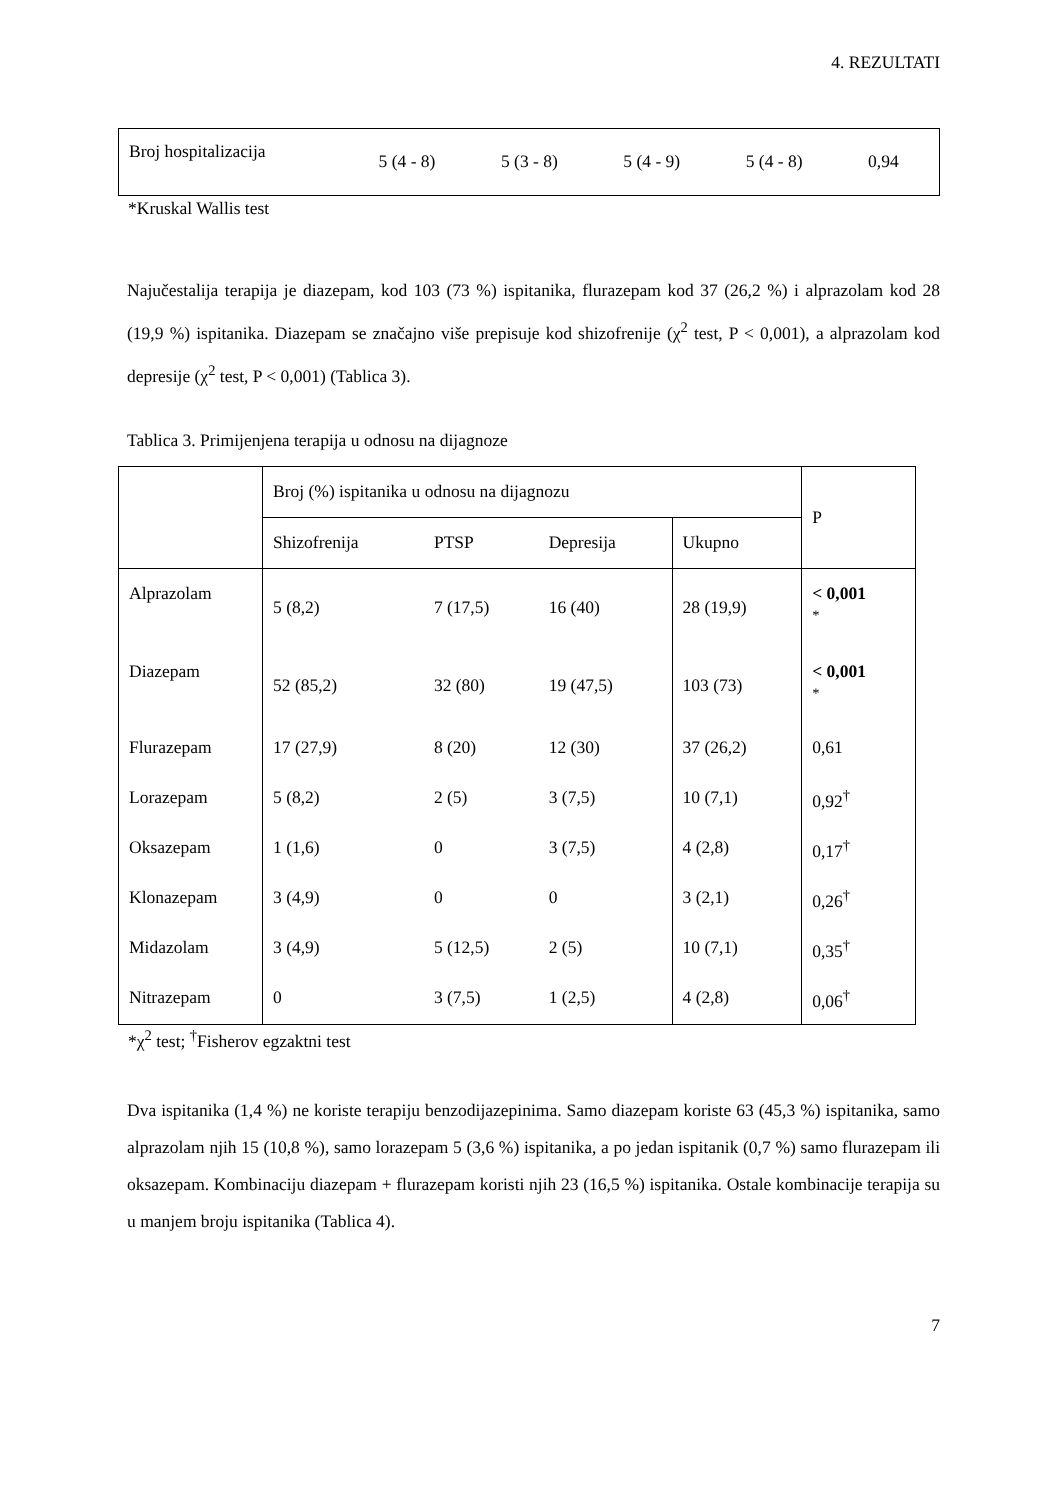4. REZULTATI
| Broj hospitalizacija | 5 (4 - 8) | 5 (3 - 8) | 5 (4 - 9) | 5 (4 - 8) | 0,94 |
*Kruskal Wallis test
Najučestalija terapija je diazepam, kod 103 (73 %) ispitanika, flurazepam kod 37 (26,2 %) i alprazolam kod 28 (19,9 %) ispitanika. Diazepam se značajno više prepisuje kod shizofrenije (χ<sup>2</sup> test, P < 0,001), a alprazolam kod depresije (χ<sup>2</sup> test, P < 0,001) (Tablica 3).
Tablica 3. Primijenjena terapija u odnosu na dijagnoze
| | Broj (%) ispitanika u odnosu na dijagnozu | | | | P |
| --- | --- | --- | --- | --- | --- |
| | Shizofrenija | PTSP | Depresija | Ukupno | |
| Alprazolam | 5 (8,2) | 7 (17,5) | 16 (40) | 28 (19,9) | < 0,001 * |
| Diazepam | 52 (85,2) | 32 (80) | 19 (47,5) | 103 (73) | < 0,001 * |
| Flurazepam | 17 (27,9) | 8 (20) | 12 (30) | 37 (26,2) | 0,61 |
| Lorazepam | 5 (8,2) | 2 (5) | 3 (7,5) | 10 (7,1) | 0,92<sup>†</sup> |
| Oksazepam | 1 (1,6) | 0 | 3 (7,5) | 4 (2,8) | 0,17<sup>†</sup> |
| Klonazepam | 3 (4,9) | 0 | 0 | 3 (2,1) | 0,26<sup>†</sup> |
| Midazolam | 3 (4,9) | 5 (12,5) | 2 (5) | 10 (7,1) | 0,35<sup>†</sup> |
| Nitrazepam | 0 | 3 (7,5) | 1 (2,5) | 4 (2,8) | 0,06<sup>†</sup> |
*χ<sup>2</sup> test; <sup>†</sup>Fisherov egzaktni test
Dva ispitanika (1,4 %) ne koriste terapiju benzodijazepinima. Samo diazepam koriste 63 (45,3 %) ispitanika, samo alprazolam njih 15 (10,8 %), samo lorazepam 5 (3,6 %) ispitanika, a po jedan ispitanik (0,7 %) samo flurazepam ili oksazepam. Kombinaciju diazepam + flurazepam koristi njih 23 (16,5 %) ispitanika. Ostale kombinacije terapija su u manjem broju ispitanika (Tablica 4).
7